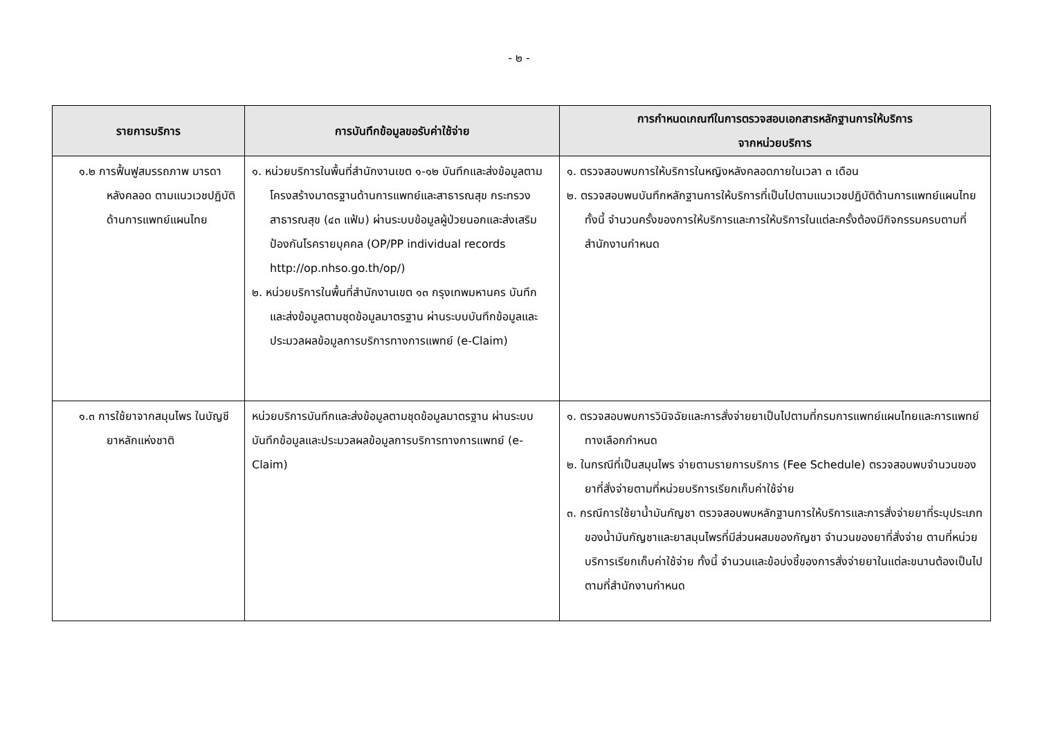- ๒ -
| รายการบริการ | การบันทึกข้อมูลขอรับค่าใช้จ่าย | การกำหนดเกณฑ์ในการตรวจสอบเอกสารหลักฐานการให้บริการ จากหน่วยบริการ |
| --- | --- | --- |
| ๑.๒ การฟื้นฟูสมรรถภาพ มารดาหลังคลอด ตามแนวเวชปฏิบัติ ด้านการแพทย์แผนไทย | ๑. หน่วยบริการในพื้นที่สำนักงานเขต ๑-๑๒ บันทึกและส่งข้อมูลตามโครงสร้างมาตรฐานด้านการแพทย์และสาธารณสุข กระทรวงสาธารณสุข (๔๓ แฟ้ม) ผ่านระบบข้อมูลผู้ป่วยนอกและส่งเสริมป้องกันโรครายบุคคล (OP/PP individual records http://op.nhso.go.th/op/) ๒. หน่วยบริการในพื้นที่สำนักงานเขต ๑๓ กรุงเทพมหานคร บันทึกและส่งข้อมูลตามชุดข้อมูลมาตรฐาน ผ่านระบบบันทึกข้อมูลและประมวลผลข้อมูลการบริการทางการแพทย์ (e-Claim) | ๑. ตรวจสอบพบการให้บริการในหญิงหลังคลอดภายในเวลา ๓ เดือน ๒. ตรวจสอบพบบันทึกหลักฐานการให้บริการที่เป็นไปตามแนวเวชปฏิบัติด้านการแพทย์แผนไทย ทั้งนี้ จำนวนครั้งของการให้บริการและการให้บริการในแต่ละครั้งต้องมีกิจกรรมครบตามที่สำนักงานกำหนด |
| ๑.๓ การใช้ยาจากสมุนไพร ในบัญชียาหลักแห่งชาติ | หน่วยบริการบันทึกและส่งข้อมูลตามชุดข้อมูลมาตรฐาน ผ่านระบบบันทึกข้อมูลและประมวลผลข้อมูลการบริการทางการแพทย์ (e-Claim) | ๑. ตรวจสอบพบการวินิจฉัยและการสั่งจ่ายยาเป็นไปตามที่กรมการแพทย์แผนไทยและการแพทย์ทางเลือกกำหนด ๒. ในกรณีที่เป็นสมุนไพร จ่ายตามรายการบริการ (Fee Schedule) ตรวจสอบพบจำนวนของยาที่สั่งจ่ายตามที่หน่วยบริการเรียกเก็บค่าใช้จ่าย ๓. กรณีการใช้ยาน้ำมันกัญชา ตรวจสอบพบหลักฐานการให้บริการและการสั่งจ่ายยาที่ระบุประเภทของน้ำมันกัญชาและยาสมุนไพรที่มีส่วนผสมของกัญชา จำนวนของยาที่สั่งจ่าย ตามที่หน่วยบริการเรียกเก็บค่าใช้จ่าย ทั้งนี้ จำนวนและข้อบ่งชี้ของการสั่งจ่ายยาในแต่ละขนานต้องเป็นไปตามที่สำนักงานกำหนด |